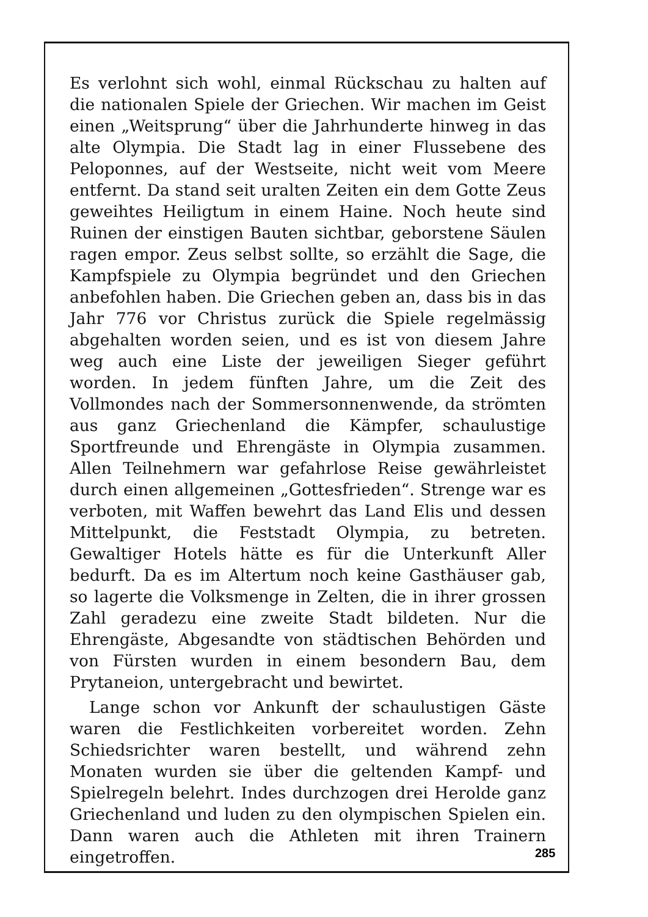Es verlohnt sich wohl, einmal Rückschau zu halten auf die nationalen Spiele der Griechen. Wir machen im Geist einen „Weitsprung“ über die Jahrhunderte hinweg in das alte Olympia. Die Stadt lag in einer Flussebene des Peloponnes, auf der Westseite, nicht weit vom Meere entfernt. Da stand seit uralten Zeiten ein dem Gotte Zeus geweihtes Heiligtum in einem Haine. Noch heute sind Ruinen der einstigen Bauten sichtbar, geborstene Säulen ragen empor. Zeus selbst sollte, so erzählt die Sage, die Kampfspiele zu Olympia begründet und den Griechen anbefohlen haben. Die Griechen geben an, dass bis in das Jahr 776 vor Christus zurück die Spiele regelmässig abgehalten worden seien, und es ist von diesem Jahre weg auch eine Liste der jeweiligen Sieger geführt worden. In jedem fünften Jahre, um die Zeit des Vollmondes nach der Sommersonnenwende, da strömten aus ganz Griechenland die Kämpfer, schaulustige Sportfreunde und Ehrengäste in Olympia zusammen. Allen Teilnehmern war gefahrlose Reise gewährleistet durch einen allgemeinen „Gottesfrieden“. Strenge war es verboten, mit Waffen bewehrt das Land Elis und dessen Mittelpunkt, die Feststadt Olympia, zu betreten. Gewaltiger Hotels hätte es für die Unterkunft Aller bedurft. Da es im Altertum noch keine Gasthäuser gab, so lagerte die Volksmenge in Zelten, die in ihrer grossen Zahl geradezu eine zweite Stadt bildeten. Nur die Ehrengäste, Abgesandte von städtischen Behörden und von Fürsten wurden in einem besondern Bau, dem Prytaneion, untergebracht und bewirtet.
Lange schon vor Ankunft der schaulustigen Gäste waren die Festlichkeiten vorbereitet worden. Zehn Schiedsrichter waren bestellt, und während zehn Monaten wurden sie über die geltenden Kampf- und Spielregeln belehrt. Indes durchzogen drei Herolde ganz Griechenland und luden zu den olympischen Spielen ein. Dann waren auch die Athleten mit ihren Trainern eingetroffen.
285